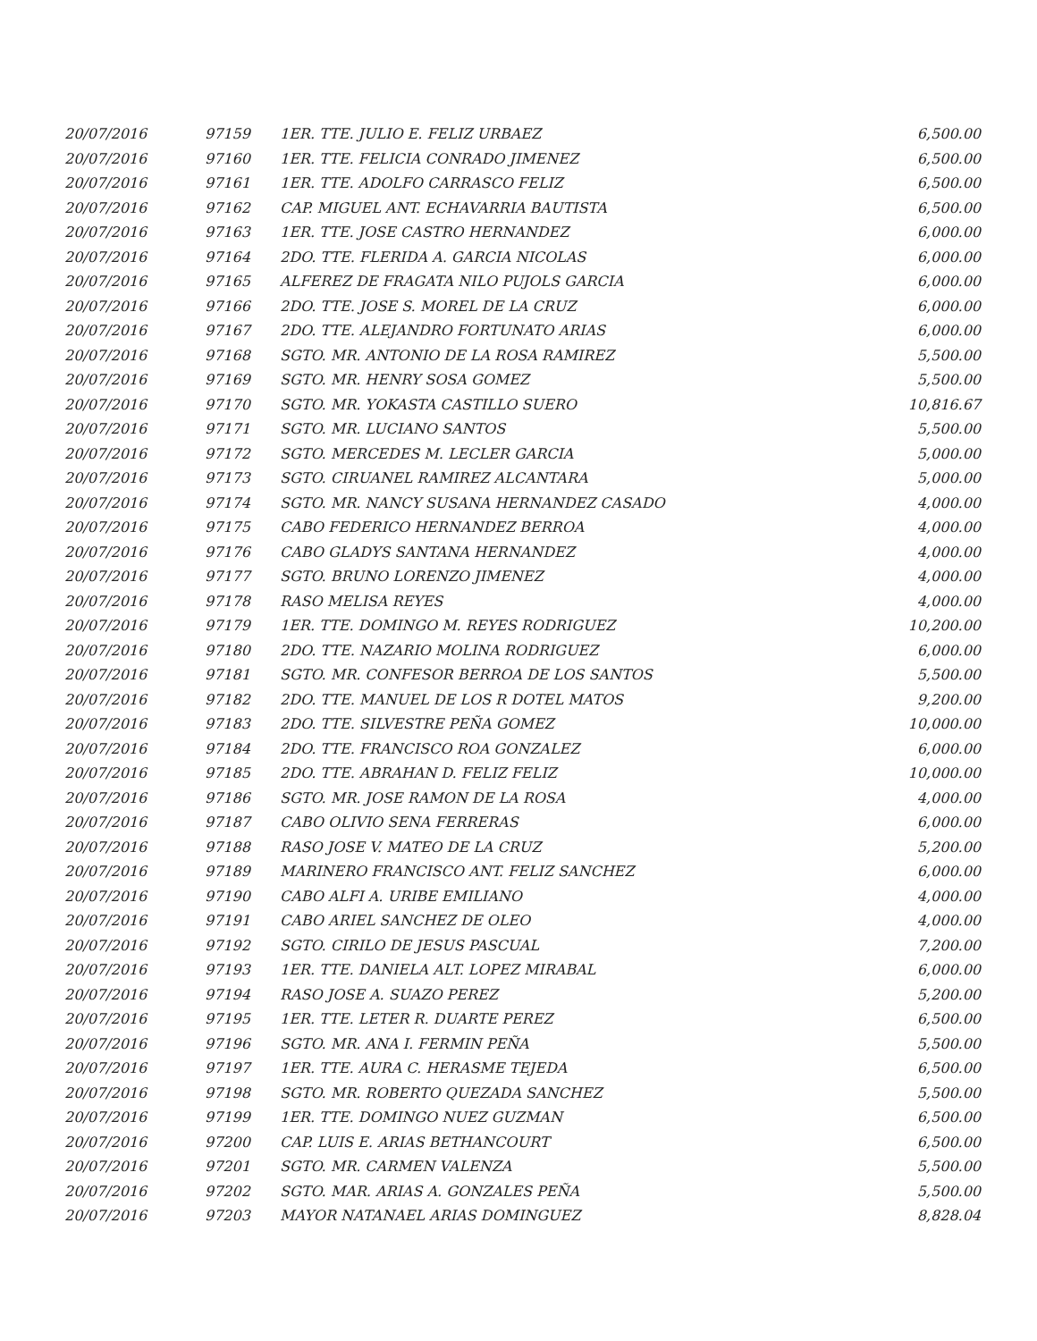| 20/07/2016 | 97159 | 1ER. TTE. JULIO E. FELIZ URBAEZ | 6,500.00 |
| 20/07/2016 | 97160 | 1ER. TTE. FELICIA CONRADO JIMENEZ | 6,500.00 |
| 20/07/2016 | 97161 | 1ER. TTE. ADOLFO CARRASCO FELIZ | 6,500.00 |
| 20/07/2016 | 97162 | CAP. MIGUEL ANT. ECHAVARRIA BAUTISTA | 6,500.00 |
| 20/07/2016 | 97163 | 1ER. TTE. JOSE CASTRO HERNANDEZ | 6,000.00 |
| 20/07/2016 | 97164 | 2DO. TTE. FLERIDA A. GARCIA NICOLAS | 6,000.00 |
| 20/07/2016 | 97165 | ALFEREZ DE FRAGATA NILO PUJOLS GARCIA | 6,000.00 |
| 20/07/2016 | 97166 | 2DO. TTE. JOSE S. MOREL DE LA CRUZ | 6,000.00 |
| 20/07/2016 | 97167 | 2DO. TTE. ALEJANDRO FORTUNATO ARIAS | 6,000.00 |
| 20/07/2016 | 97168 | SGTO. MR. ANTONIO DE LA ROSA RAMIREZ | 5,500.00 |
| 20/07/2016 | 97169 | SGTO. MR. HENRY SOSA GOMEZ | 5,500.00 |
| 20/07/2016 | 97170 | SGTO. MR. YOKASTA CASTILLO SUERO | 10,816.67 |
| 20/07/2016 | 97171 | SGTO. MR. LUCIANO SANTOS | 5,500.00 |
| 20/07/2016 | 97172 | SGTO. MERCEDES M. LECLER GARCIA | 5,000.00 |
| 20/07/2016 | 97173 | SGTO. CIRUANEL RAMIREZ ALCANTARA | 5,000.00 |
| 20/07/2016 | 97174 | SGTO. MR. NANCY SUSANA HERNANDEZ CASADO | 4,000.00 |
| 20/07/2016 | 97175 | CABO FEDERICO HERNANDEZ BERROA | 4,000.00 |
| 20/07/2016 | 97176 | CABO GLADYS SANTANA HERNANDEZ | 4,000.00 |
| 20/07/2016 | 97177 | SGTO. BRUNO LORENZO JIMENEZ | 4,000.00 |
| 20/07/2016 | 97178 | RASO MELISA REYES | 4,000.00 |
| 20/07/2016 | 97179 | 1ER. TTE. DOMINGO M. REYES RODRIGUEZ | 10,200.00 |
| 20/07/2016 | 97180 | 2DO. TTE. NAZARIO MOLINA RODRIGUEZ | 6,000.00 |
| 20/07/2016 | 97181 | SGTO. MR. CONFESOR BERROA DE LOS SANTOS | 5,500.00 |
| 20/07/2016 | 97182 | 2DO. TTE. MANUEL DE LOS R DOTEL MATOS | 9,200.00 |
| 20/07/2016 | 97183 | 2DO. TTE. SILVESTRE PEÑA GOMEZ | 10,000.00 |
| 20/07/2016 | 97184 | 2DO. TTE. FRANCISCO ROA GONZALEZ | 6,000.00 |
| 20/07/2016 | 97185 | 2DO. TTE. ABRAHAN D. FELIZ FELIZ | 10,000.00 |
| 20/07/2016 | 97186 | SGTO. MR. JOSE RAMON DE LA ROSA | 4,000.00 |
| 20/07/2016 | 97187 | CABO OLIVIO SENA FERRERAS | 6,000.00 |
| 20/07/2016 | 97188 | RASO JOSE V. MATEO DE LA CRUZ | 5,200.00 |
| 20/07/2016 | 97189 | MARINERO FRANCISCO ANT. FELIZ SANCHEZ | 6,000.00 |
| 20/07/2016 | 97190 | CABO ALFI A. URIBE EMILIANO | 4,000.00 |
| 20/07/2016 | 97191 | CABO ARIEL SANCHEZ DE OLEO | 4,000.00 |
| 20/07/2016 | 97192 | SGTO. CIRILO DE JESUS PASCUAL | 7,200.00 |
| 20/07/2016 | 97193 | 1ER. TTE. DANIELA ALT. LOPEZ MIRABAL | 6,000.00 |
| 20/07/2016 | 97194 | RASO JOSE A. SUAZO PEREZ | 5,200.00 |
| 20/07/2016 | 97195 | 1ER. TTE. LETER R. DUARTE PEREZ | 6,500.00 |
| 20/07/2016 | 97196 | SGTO. MR. ANA I. FERMIN PEÑA | 5,500.00 |
| 20/07/2016 | 97197 | 1ER. TTE. AURA C. HERASME TEJEDA | 6,500.00 |
| 20/07/2016 | 97198 | SGTO. MR. ROBERTO QUEZADA SANCHEZ | 5,500.00 |
| 20/07/2016 | 97199 | 1ER. TTE. DOMINGO NUEZ GUZMAN | 6,500.00 |
| 20/07/2016 | 97200 | CAP. LUIS E. ARIAS BETHANCOURT | 6,500.00 |
| 20/07/2016 | 97201 | SGTO. MR. CARMEN VALENZA | 5,500.00 |
| 20/07/2016 | 97202 | SGTO. MAR. ARIAS A. GONZALES PEÑA | 5,500.00 |
| 20/07/2016 | 97203 | MAYOR NATANAEL ARIAS DOMINGUEZ | 8,828.04 |